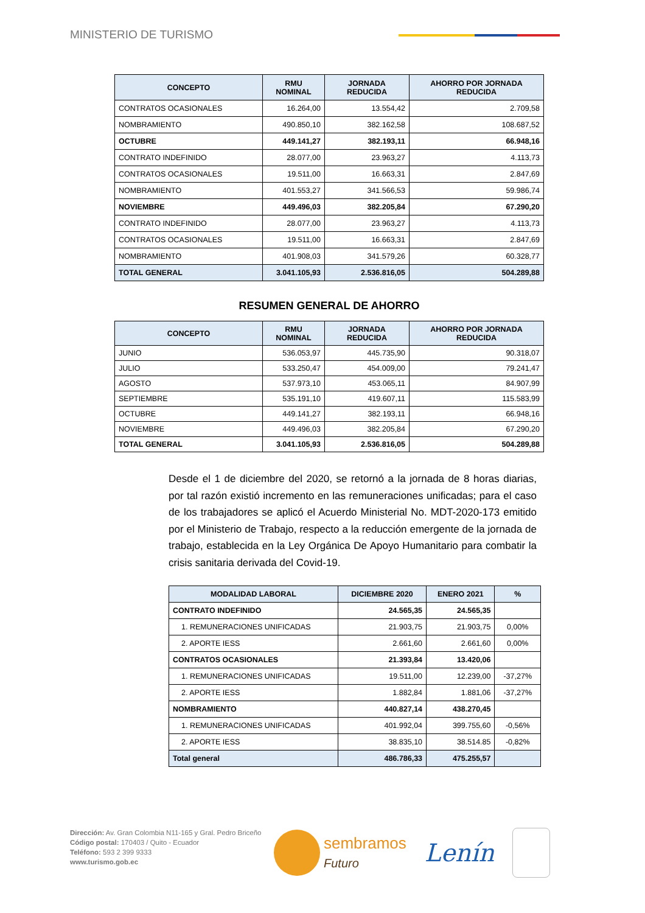MINISTERIO DE TURISMO
| CONCEPTO | RMU NOMINAL | JORNADA REDUCIDA | AHORRO POR JORNADA REDUCIDA |
| --- | --- | --- | --- |
| CONTRATOS OCASIONALES | 16.264,00 | 13.554,42 | 2.709,58 |
| NOMBRAMIENTO | 490.850,10 | 382.162,58 | 108.687,52 |
| OCTUBRE | 449.141,27 | 382.193,11 | 66.948,16 |
| CONTRATO INDEFINIDO | 28.077,00 | 23.963,27 | 4.113,73 |
| CONTRATOS OCASIONALES | 19.511,00 | 16.663,31 | 2.847,69 |
| NOMBRAMIENTO | 401.553,27 | 341.566,53 | 59.986,74 |
| NOVIEMBRE | 449.496,03 | 382.205,84 | 67.290,20 |
| CONTRATO INDEFINIDO | 28.077,00 | 23.963,27 | 4.113,73 |
| CONTRATOS OCASIONALES | 19.511,00 | 16.663,31 | 2.847,69 |
| NOMBRAMIENTO | 401.908,03 | 341.579,26 | 60.328,77 |
| TOTAL GENERAL | 3.041.105,93 | 2.536.816,05 | 504.289,88 |
RESUMEN GENERAL DE AHORRO
| CONCEPTO | RMU NOMINAL | JORNADA REDUCIDA | AHORRO POR JORNADA REDUCIDA |
| --- | --- | --- | --- |
| JUNIO | 536.053,97 | 445.735,90 | 90.318,07 |
| JULIO | 533.250,47 | 454.009,00 | 79.241,47 |
| AGOSTO | 537.973,10 | 453.065,11 | 84.907,99 |
| SEPTIEMBRE | 535.191,10 | 419.607,11 | 115.583,99 |
| OCTUBRE | 449.141,27 | 382.193,11 | 66.948,16 |
| NOVIEMBRE | 449.496,03 | 382.205,84 | 67.290,20 |
| TOTAL GENERAL | 3.041.105,93 | 2.536.816,05 | 504.289,88 |
Desde el 1 de diciembre del 2020, se retornó a la jornada de 8 horas diarias, por tal razón existió incremento en las remuneraciones unificadas; para el caso de los trabajadores se aplicó el Acuerdo Ministerial No. MDT-2020-173 emitido por el Ministerio de Trabajo, respecto a la reducción emergente de la jornada de trabajo, establecida en la Ley Orgánica De Apoyo Humanitario para combatir la crisis sanitaria derivada del Covid-19.
| MODALIDAD LABORAL | DICIEMBRE 2020 | ENERO 2021 | % |
| --- | --- | --- | --- |
| CONTRATO INDEFINIDO | 24.565,35 | 24.565,35 | |
| 1. REMUNERACIONES UNIFICADAS | 21.903,75 | 21.903,75 | 0,00% |
| 2. APORTE IESS | 2.661,60 | 2.661,60 | 0,00% |
| CONTRATOS OCASIONALES | 21.393,84 | 13.420,06 | |
| 1. REMUNERACIONES UNIFICADAS | 19.511,00 | 12.239,00 | -37,27% |
| 2. APORTE IESS | 1.882,84 | 1.881,06 | -37,27% |
| NOMBRAMIENTO | 440.827,14 | 438.270,45 | |
| 1. REMUNERACIONES UNIFICADAS | 401.992,04 | 399.755,60 | -0,56% |
| 2. APORTE IESS | 38.835,10 | 38.514.85 | -0,82% |
| Total general | 486.786,33 | 475.255,57 | |
Dirección: Av. Gran Colombia N11-165 y Gral. Pedro Briceño
Código postal: 170403 / Quito - Ecuador
Teléfono: 593 2 399 9333
www.turismo.gob.ec
sembramos
Futuro
Lenín